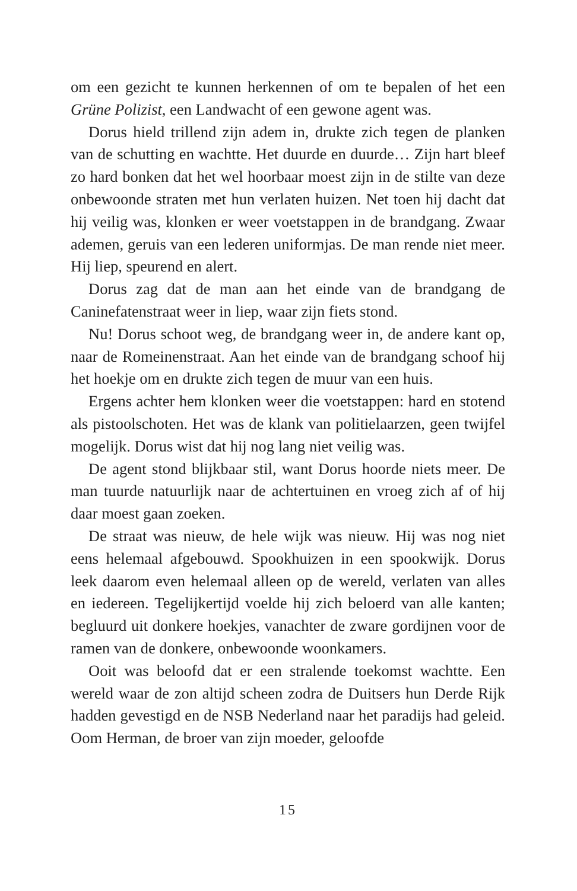om een gezicht te kunnen herkennen of om te bepalen of het een Grüne Polizist, een Landwacht of een gewone agent was.
Dorus hield trillend zijn adem in, drukte zich tegen de planken van de schutting en wachtte. Het duurde en duurde… Zijn hart bleef zo hard bonken dat het wel hoorbaar moest zijn in de stilte van deze onbewoonde straten met hun verlaten huizen. Net toen hij dacht dat hij veilig was, klonken er weer voetstappen in de brandgang. Zwaar ademen, geruis van een lederen uniformjas. De man rende niet meer. Hij liep, speurend en alert.
Dorus zag dat de man aan het einde van de brandgang de Caninefatenstraat weer in liep, waar zijn fiets stond.
Nu! Dorus schoot weg, de brandgang weer in, de andere kant op, naar de Romeinenstraat. Aan het einde van de brandgang schoof hij het hoekje om en drukte zich tegen de muur van een huis.
Ergens achter hem klonken weer die voetstappen: hard en stotend als pistoolschoten. Het was de klank van politielaarzen, geen twijfel mogelijk. Dorus wist dat hij nog lang niet veilig was.
De agent stond blijkbaar stil, want Dorus hoorde niets meer. De man tuurde natuurlijk naar de achtertuinen en vroeg zich af of hij daar moest gaan zoeken.
De straat was nieuw, de hele wijk was nieuw. Hij was nog niet eens helemaal afgebouwd. Spookhuizen in een spookwijk. Dorus leek daarom even helemaal alleen op de wereld, verlaten van alles en iedereen. Tegelijkertijd voelde hij zich beloerd van alle kanten; begluurd uit donkere hoekjes, vanachter de zware gordijnen voor de ramen van de donkere, onbewoonde woonkamers.
Ooit was beloofd dat er een stralende toekomst wachtte. Een wereld waar de zon altijd scheen zodra de Duitsers hun Derde Rijk hadden gevestigd en de NSB Nederland naar het paradijs had geleid. Oom Herman, de broer van zijn moeder, geloofde
15